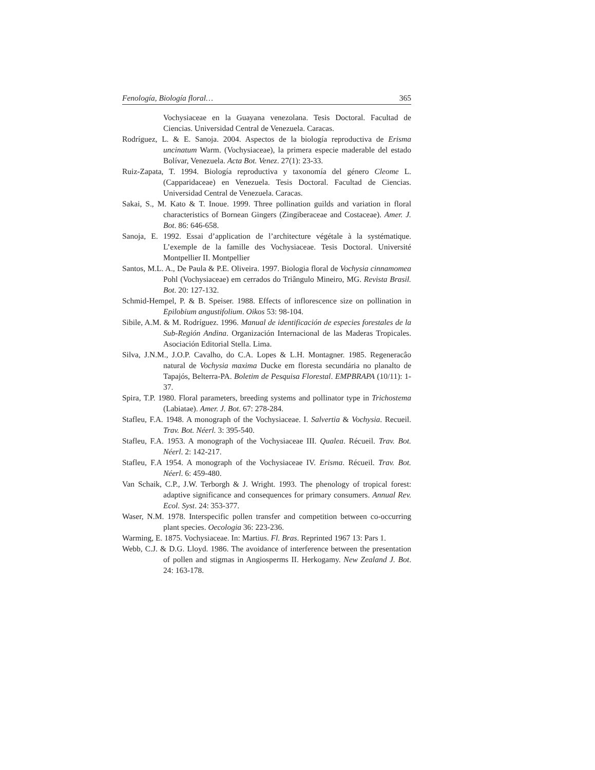Fenología, Biología floral… 365
Vochysiaceae en la Guayana venezolana. Tesis Doctoral. Facultad de Ciencias. Universidad Central de Venezuela. Caracas.
Rodríguez, L. & E. Sanoja. 2004. Aspectos de la biología reproductiva de Erisma uncinatum Warm. (Vochysiaceae), la primera especie maderable del estado Bolívar, Venezuela. Acta Bot. Venez. 27(1): 23-33.
Ruiz-Zapata, T. 1994. Biología reproductiva y taxonomía del género Cleome L. (Capparidaceae) en Venezuela. Tesis Doctoral. Facultad de Ciencias. Universidad Central de Venezuela. Caracas.
Sakai, S., M. Kato & T. Inoue. 1999. Three pollination guilds and variation in floral characteristics of Bornean Gingers (Zingiberaceae and Costaceae). Amer. J. Bot. 86: 646-658.
Sanoja, E. 1992. Essai d’application de l’architecture végétale à la systématique. L’exemple de la famille des Vochysiaceae. Tesis Doctoral. Université Montpellier II. Montpellier
Santos, M.L. A., De Paula & P.E. Oliveira. 1997. Biologia floral de Vochysia cinnamomea Pohl (Vochysiaceae) em cerrados do Triângulo Mineiro, MG. Revista Brasil. Bot. 20: 127-132.
Schmid-Hempel, P. & B. Speiser. 1988. Effects of inflorescence size on pollination in Epilobium angustifolium. Oikos 53: 98-104.
Sibile, A.M. & M. Rodríguez. 1996. Manual de identificación de especies forestales de la Sub-Región Andina. Organización Internacional de las Maderas Tropicales. Asociación Editorial Stella. Lima.
Silva, J.N.M., J.O.P. Cavalho, do C.A. Lopes & L.H. Montagner. 1985. Regeneracâo natural de Vochysia maxima Ducke em floresta secundária no planalto de Tapajós, Belterra-PA. Boletim de Pesquisa Florestal. EMPBRAPA (10/11): 1-37.
Spira, T.P. 1980. Floral parameters, breeding systems and pollinator type in Trichostema (Labiatae). Amer. J. Bot. 67: 278-284.
Stafleu, F.A. 1948. A monograph of the Vochysiaceae. I. Salvertia & Vochysia. Recueil. Trav. Bot. Néerl. 3: 395-540.
Stafleu, F.A. 1953. A monograph of the Vochysiaceae III. Qualea. Récueil. Trav. Bot. Néerl. 2: 142-217.
Stafleu, F.A 1954. A monograph of the Vochysiaceae IV. Erisma. Récueil. Trav. Bot. Néerl. 6: 459-480.
Van Schaik, C.P., J.W. Terborgh & J. Wright. 1993. The phenology of tropical forest: adaptive significance and consequences for primary consumers. Annual Rev. Ecol. Syst. 24: 353-377.
Waser, N.M. 1978. Interspecific pollen transfer and competition between co-occurring plant species. Oecologia 36: 223-236.
Warming, E. 1875. Vochysiaceae. In: Martius. Fl. Bras. Reprinted 1967 13: Pars 1.
Webb, C.J. & D.G. Lloyd. 1986. The avoidance of interference between the presentation of pollen and stigmas in Angiosperms II. Herkogamy. New Zealand J. Bot. 24: 163-178.